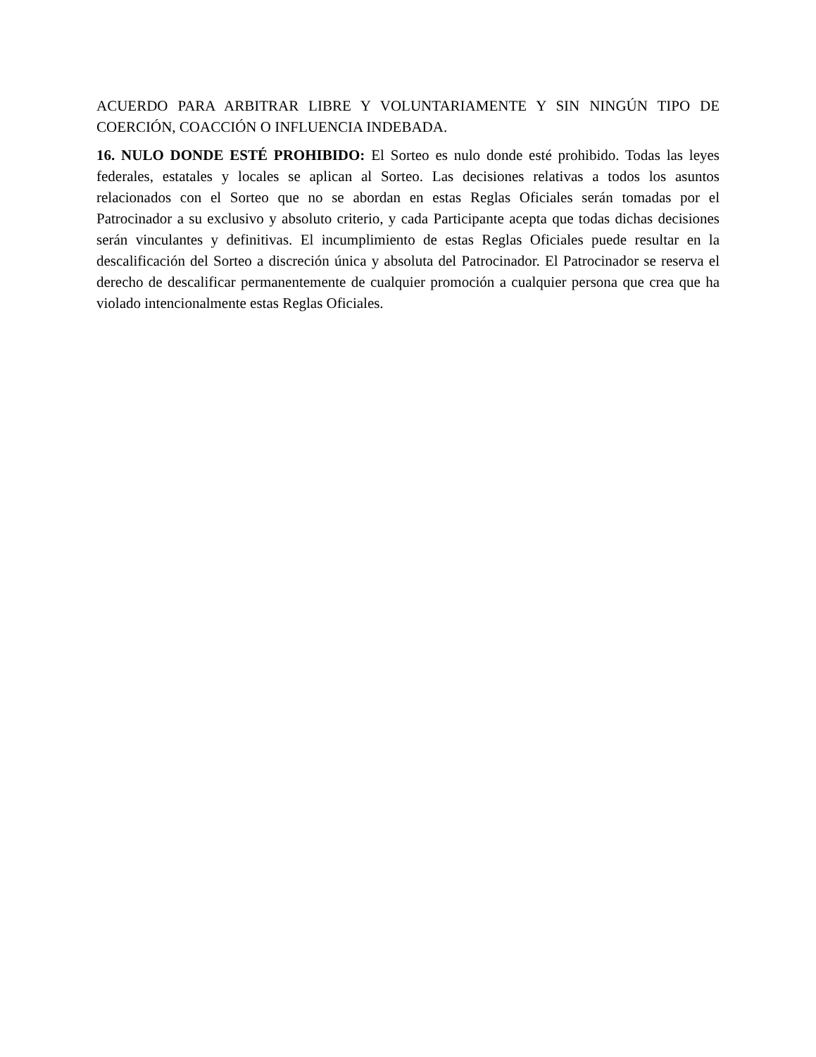ACUERDO PARA ARBITRAR LIBRE Y VOLUNTARIAMENTE Y SIN NINGÚN TIPO DE COERCIÓN, COACCIÓN O INFLUENCIA INDEBADA.
16. NULO DONDE ESTÉ PROHIBIDO: El Sorteo es nulo donde esté prohibido. Todas las leyes federales, estatales y locales se aplican al Sorteo. Las decisiones relativas a todos los asuntos relacionados con el Sorteo que no se abordan en estas Reglas Oficiales serán tomadas por el Patrocinador a su exclusivo y absoluto criterio, y cada Participante acepta que todas dichas decisiones serán vinculantes y definitivas. El incumplimiento de estas Reglas Oficiales puede resultar en la descalificación del Sorteo a discreción única y absoluta del Patrocinador. El Patrocinador se reserva el derecho de descalificar permanentemente de cualquier promoción a cualquier persona que crea que ha violado intencionalmente estas Reglas Oficiales.